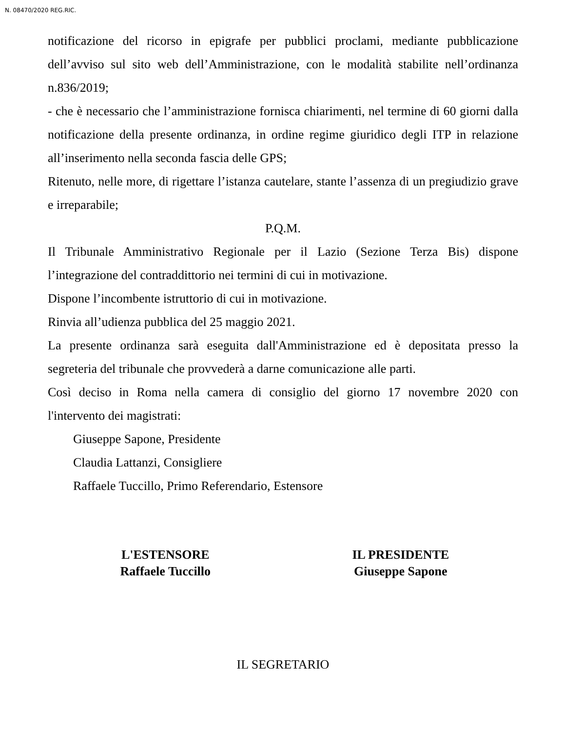N. 08470/2020 REG.RIC.
notificazione del ricorso in epigrafe per pubblici proclami, mediante pubblicazione dell’avviso sul sito web dell’Amministrazione, con le modalità stabilite nell’ordinanza n.836/2019;
- che è necessario che l’amministrazione fornisca chiarimenti, nel termine di 60 giorni dalla notificazione della presente ordinanza, in ordine regime giuridico degli ITP in relazione all’inserimento nella seconda fascia delle GPS;
Ritenuto, nelle more, di rigettare l’istanza cautelare, stante l’assenza di un pregiudizio grave e irreparabile;
P.Q.M.
Il Tribunale Amministrativo Regionale per il Lazio (Sezione Terza Bis) dispone l’integrazione del contraddittorio nei termini di cui in motivazione.
Dispone l’incombente istruttorio di cui in motivazione.
Rinvia all’udienza pubblica del 25 maggio 2021.
La presente ordinanza sarà eseguita dall'Amministrazione ed è depositata presso la segreteria del tribunale che provvederà a darne comunicazione alle parti.
Così deciso in Roma nella camera di consiglio del giorno 17 novembre 2020 con l'intervento dei magistrati:
Giuseppe Sapone, Presidente
Claudia Lattanzi, Consigliere
Raffaele Tuccillo, Primo Referendario, Estensore
L'ESTENSORE
Raffaele Tuccillo
IL PRESIDENTE
Giuseppe Sapone
IL SEGRETARIO